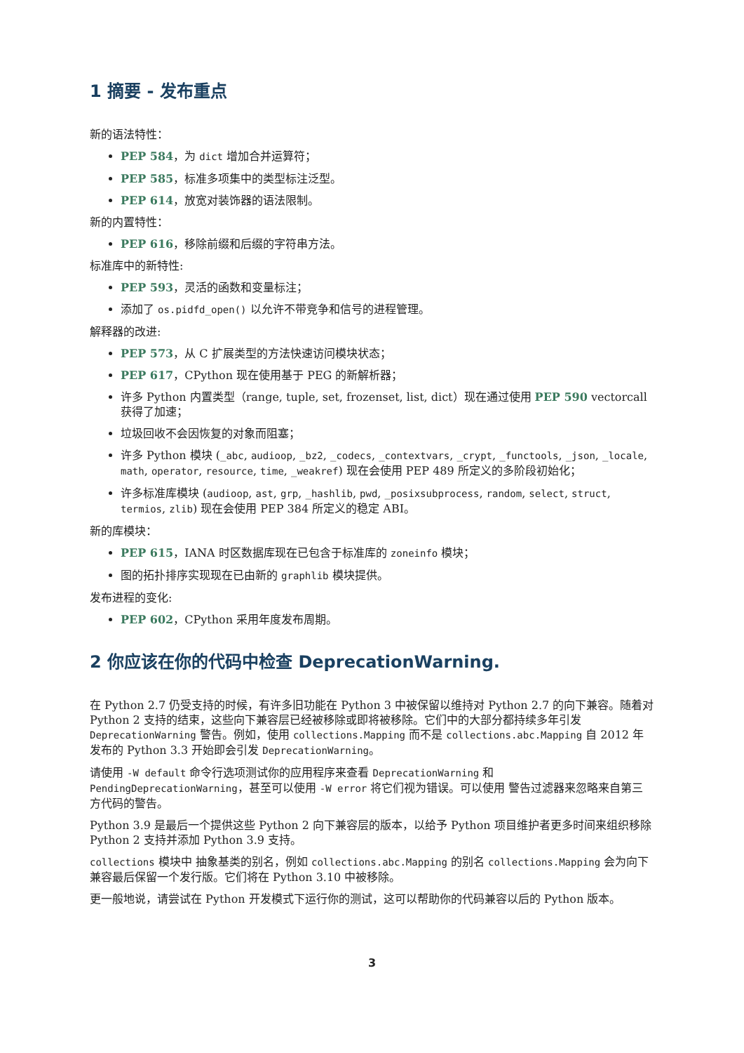1 摘要 - 发布重点
新的语法特性：
PEP 584，为 dict 增加合并运算符；
PEP 585，标准多项集中的类型标注泛型。
PEP 614，放宽对装饰器的语法限制。
新的内置特性：
PEP 616，移除前缀和后缀的字符串方法。
标准库中的新特性:
PEP 593，灵活的函数和变量标注；
添加了 os.pidfd_open() 以允许不带竞争和信号的进程管理。
解释器的改进:
PEP 573，从 C 扩展类型的方法快速访问模块状态；
PEP 617，CPython 现在使用基于 PEG 的新解析器；
许多 Python 内置类型（range, tuple, set, frozenset, list, dict）现在通过使用 PEP 590 vectorcall 获得了加速；
垃圾回收不会因恢复的对象而阻塞；
许多 Python 模块 (_abc, audioop, _bz2, _codecs, _contextvars, _crypt, _functools, _json, _locale, math, operator, resource, time, _weakref) 现在会使用 PEP 489 所定义的多阶段初始化；
许多标准库模块 (audioop, ast, grp, _hashlib, pwd, _posixsubprocess, random, select, struct, termios, zlib) 现在会使用 PEP 384 所定义的稳定 ABI。
新的库模块：
PEP 615，IANA 时区数据库现在已包含于标准库的 zoneinfo 模块；
图的拓扑排序实现现在已由新的 graphlib 模块提供。
发布进程的变化:
PEP 602，CPython 采用年度发布周期。
2 你应该在你的代码中检查 DeprecationWarning.
在 Python 2.7 仍受支持的时候，有许多旧功能在 Python 3 中被保留以维持对 Python 2.7 的向下兼容。随着对 Python 2 支持的结束，这些向下兼容层已经被移除或即将被移除。它们中的大部分都持续多年引发 DeprecationWarning 警告。例如，使用 collections.Mapping 而不是 collections.abc.Mapping 自 2012 年发布的 Python 3.3 开始即会引发 DeprecationWarning。
请使用 -W default 命令行选项测试你的应用程序来查看 DeprecationWarning 和 PendingDeprecationWarning，甚至可以使用 -W error 将它们视为错误。可以使用 警告过滤器来忽略来自第三方代码的警告。
Python 3.9 是最后一个提供这些 Python 2 向下兼容层的版本，以给予 Python 项目维护者更多时间来组织移除 Python 2 支持并添加 Python 3.9 支持。
collections 模块中 抽象基类的别名，例如 collections.abc.Mapping 的别名 collections.Mapping 会为向下兼容最后保留一个发行版。它们将在 Python 3.10 中被移除。
更一般地说，请尝试在 Python 开发模式下运行你的测试，这可以帮助你的代码兼容以后的 Python 版本。
3